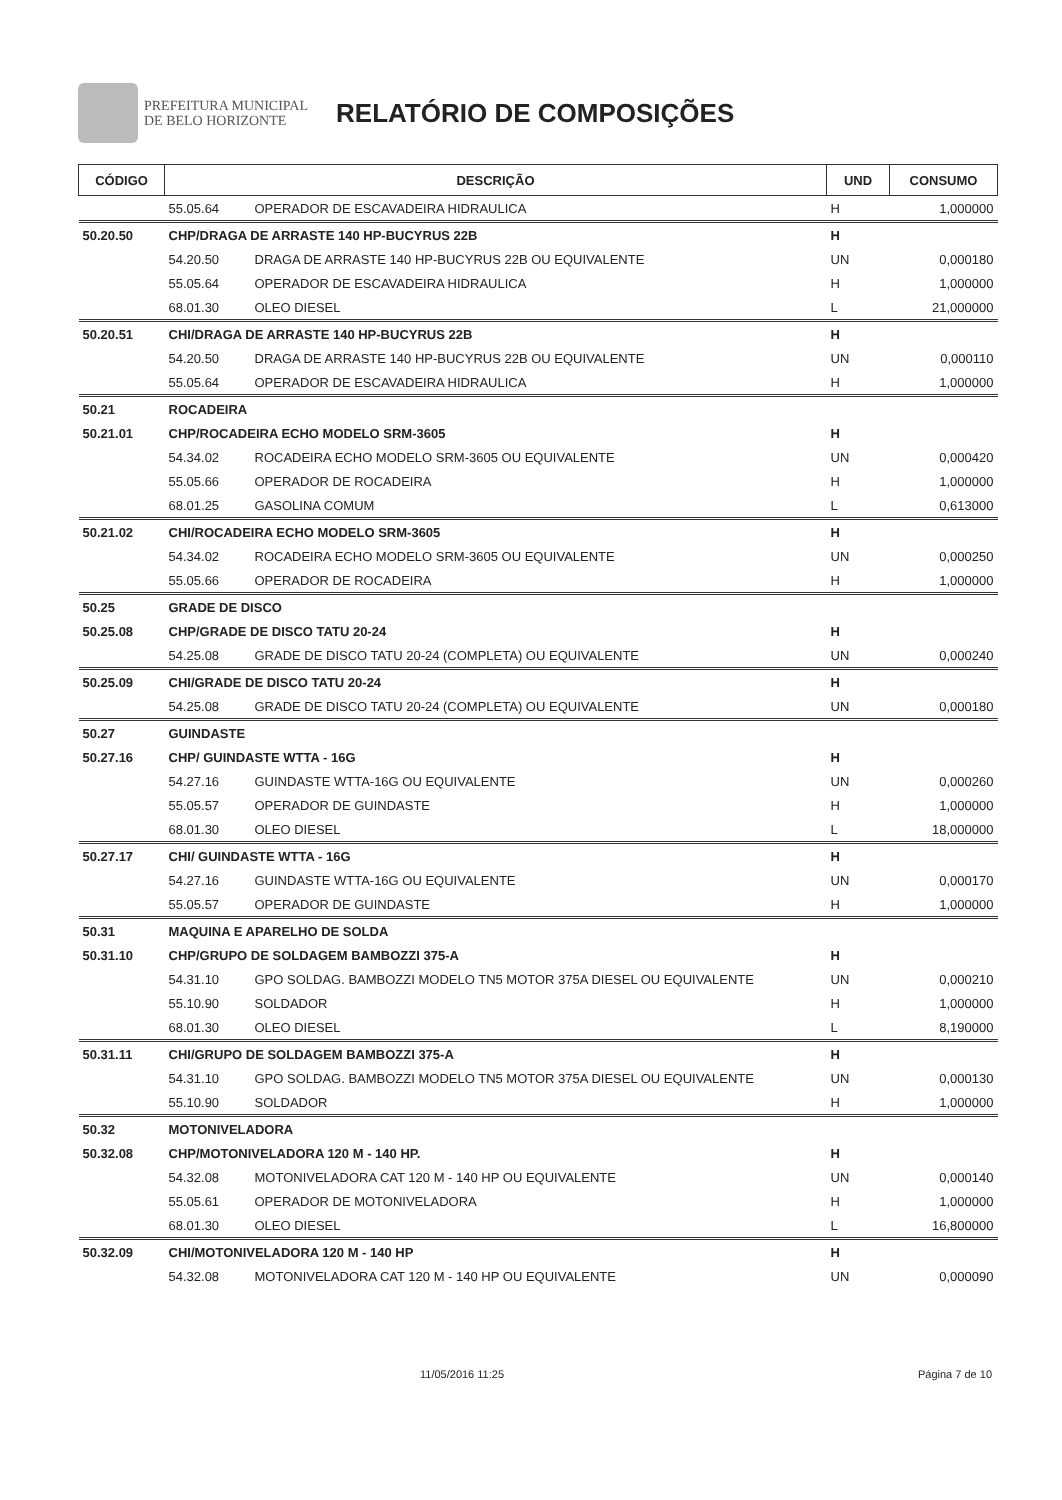PREFEITURA MUNICIPAL
DE BELO HORIZONTE
RELATÓRIO DE COMPOSIÇÕES
| CÓDIGO | DESCRIÇÃO | | UND | CONSUMO |
| --- | --- | --- | --- | --- |
| | 55.05.64 | OPERADOR DE ESCAVADEIRA HIDRAULICA | H | 1,000000 |
| 50.20.50 | CHP/DRAGA DE ARRASTE 140 HP-BUCYRUS 22B | | H | |
| | 54.20.50 | DRAGA DE ARRASTE 140 HP-BUCYRUS 22B OU EQUIVALENTE | UN | 0,000180 |
| | 55.05.64 | OPERADOR DE ESCAVADEIRA HIDRAULICA | H | 1,000000 |
| | 68.01.30 | OLEO DIESEL | L | 21,000000 |
| 50.20.51 | CHI/DRAGA DE ARRASTE 140 HP-BUCYRUS 22B | | H | |
| | 54.20.50 | DRAGA DE ARRASTE 140 HP-BUCYRUS 22B OU EQUIVALENTE | UN | 0,000110 |
| | 55.05.64 | OPERADOR DE ESCAVADEIRA HIDRAULICA | H | 1,000000 |
| 50.21 | ROCADEIRA | | | |
| 50.21.01 | CHP/ROCADEIRA ECHO MODELO SRM-3605 | | H | |
| | 54.34.02 | ROCADEIRA ECHO MODELO SRM-3605 OU EQUIVALENTE | UN | 0,000420 |
| | 55.05.66 | OPERADOR DE ROCADEIRA | H | 1,000000 |
| | 68.01.25 | GASOLINA COMUM | L | 0,613000 |
| 50.21.02 | CHI/ROCADEIRA ECHO MODELO SRM-3605 | | H | |
| | 54.34.02 | ROCADEIRA ECHO MODELO SRM-3605 OU EQUIVALENTE | UN | 0,000250 |
| | 55.05.66 | OPERADOR DE ROCADEIRA | H | 1,000000 |
| 50.25 | GRADE DE DISCO | | | |
| 50.25.08 | CHP/GRADE DE DISCO TATU 20-24 | | H | |
| | 54.25.08 | GRADE DE DISCO TATU 20-24 (COMPLETA) OU EQUIVALENTE | UN | 0,000240 |
| 50.25.09 | CHI/GRADE DE DISCO TATU 20-24 | | H | |
| | 54.25.08 | GRADE DE DISCO TATU 20-24 (COMPLETA) OU EQUIVALENTE | UN | 0,000180 |
| 50.27 | GUINDASTE | | | |
| 50.27.16 | CHP/ GUINDASTE WTTA - 16G | | H | |
| | 54.27.16 | GUINDASTE WTTA-16G OU EQUIVALENTE | UN | 0,000260 |
| | 55.05.57 | OPERADOR DE GUINDASTE | H | 1,000000 |
| | 68.01.30 | OLEO DIESEL | L | 18,000000 |
| 50.27.17 | CHI/ GUINDASTE WTTA - 16G | | H | |
| | 54.27.16 | GUINDASTE WTTA-16G OU EQUIVALENTE | UN | 0,000170 |
| | 55.05.57 | OPERADOR DE GUINDASTE | H | 1,000000 |
| 50.31 | MAQUINA E APARELHO DE SOLDA | | | |
| 50.31.10 | CHP/GRUPO DE SOLDAGEM BAMBOZZI 375-A | | H | |
| | 54.31.10 | GPO SOLDAG. BAMBOZZI MODELO TN5 MOTOR 375A DIESEL OU EQUIVALENTE | UN | 0,000210 |
| | 55.10.90 | SOLDADOR | H | 1,000000 |
| | 68.01.30 | OLEO DIESEL | L | 8,190000 |
| 50.31.11 | CHI/GRUPO DE SOLDAGEM BAMBOZZI 375-A | | H | |
| | 54.31.10 | GPO SOLDAG. BAMBOZZI MODELO TN5 MOTOR 375A DIESEL OU EQUIVALENTE | UN | 0,000130 |
| | 55.10.90 | SOLDADOR | H | 1,000000 |
| 50.32 | MOTONIVELADORA | | | |
| 50.32.08 | CHP/MOTONIVELADORA 120 M - 140 HP. | | H | |
| | 54.32.08 | MOTONIVELADORA CAT 120 M - 140 HP OU EQUIVALENTE | UN | 0,000140 |
| | 55.05.61 | OPERADOR DE MOTONIVELADORA | H | 1,000000 |
| | 68.01.30 | OLEO DIESEL | L | 16,800000 |
| 50.32.09 | CHI/MOTONIVELADORA 120 M - 140 HP | | H | |
| | 54.32.08 | MOTONIVELADORA CAT 120 M - 140 HP OU EQUIVALENTE | UN | 0,000090 |
11/05/2016 11:25 Página 7 de 10